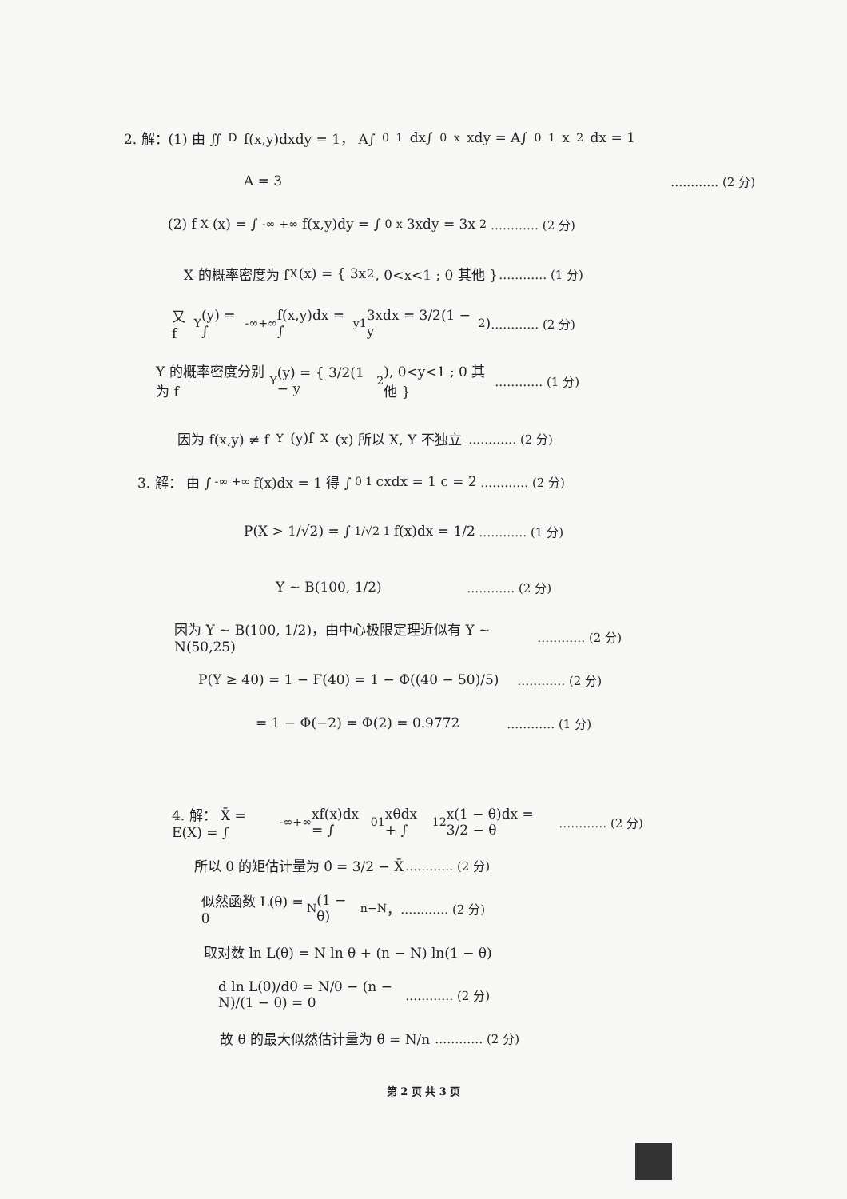2. 解：(1) 由 ∬<sub>D</sub> f(x,y)dxdy = 1， A∫<sub>0</sub><sup>1</sup>dx∫<sub>0</sub><sup>x</sup>xdy = A∫<sub>0</sub><sup>1</sup>x<sup>2</sup>dx = 1
A = 3 ………… (2 分)
(2) f<sub>X</sub>(x) = ∫<sub>-∞</sub><sup>+∞</sup>f(x,y)dy = ∫<sub>0</sub><sup>x</sup>3xdy = 3x<sup>2</sup> ………… (2 分)
X 的概率密度为 f<sub>X</sub>(x) = { 3x<sup>2</sup>, 0<x<1 ; 0 其他 } ………… (1 分)
又 f<sub>Y</sub>(y) = ∫<sub>-∞</sub><sup>+∞</sup>f(x,y)dx = ∫<sub>y</sub><sup>1</sup>3xdx = 3/2(1 − y<sup>2</sup>) ………… (2 分)
Y 的概率密度分别为 f<sub>Y</sub>(y) = { 3/2(1 − y<sup>2</sup>), 0<y<1 ; 0 其他 } ………… (1 分)
因为 f(x,y) ≠ f<sub>Y</sub>(y)f<sub>X</sub>(x) 所以 X, Y 不独立 ………… (2 分)
3. 解： 由 ∫<sub>-∞</sub><sup>+∞</sup>f(x)dx = 1 得 ∫<sub>0</sub><sup>1</sup>cxdx = 1 c = 2 ………… (2 分)
P(X > 1/√2) = ∫<sub>1/√2</sub><sup>1</sup>f(x)dx = 1/2 ………… (1 分)
Y ~ B(100, 1/2) ………… (2 分)
因为 Y ~ B(100, 1/2)，由中心极限定理近似有 Y ~ N(50,25) ………… (2 分)
P(Y ≥ 40) = 1 − F(40) = 1 − Φ((40 − 50)/5) ………… (2 分)
= 1 − Φ(−2) = Φ(2) = 0.9772 ………… (1 分)
4. 解： X̄ = E(X) = ∫<sub>-∞</sub><sup>+∞</sup>xf(x)dx = ∫<sub>0</sub><sup>1</sup>xθdx + ∫<sub>1</sub><sup>2</sup>x(1 − θ)dx = 3/2 − θ ………… (2 分)
所以 θ 的矩估计量为 θ̂ = 3/2 − X̄ ………… (2 分)
似然函数 L(θ) = θ<sup>N</sup>(1 − θ)<sup>n−N</sup>， ………… (2 分)
取对数 ln L(θ) = N ln θ + (n − N) ln(1 − θ)
d ln L(θ)/dθ = N/θ − (n − N)/(1 − θ) = 0 ………… (2 分)
故 θ 的最大似然估计量为 θ̂ = N/n ………… (2 分)
第 2 页 共 3 页